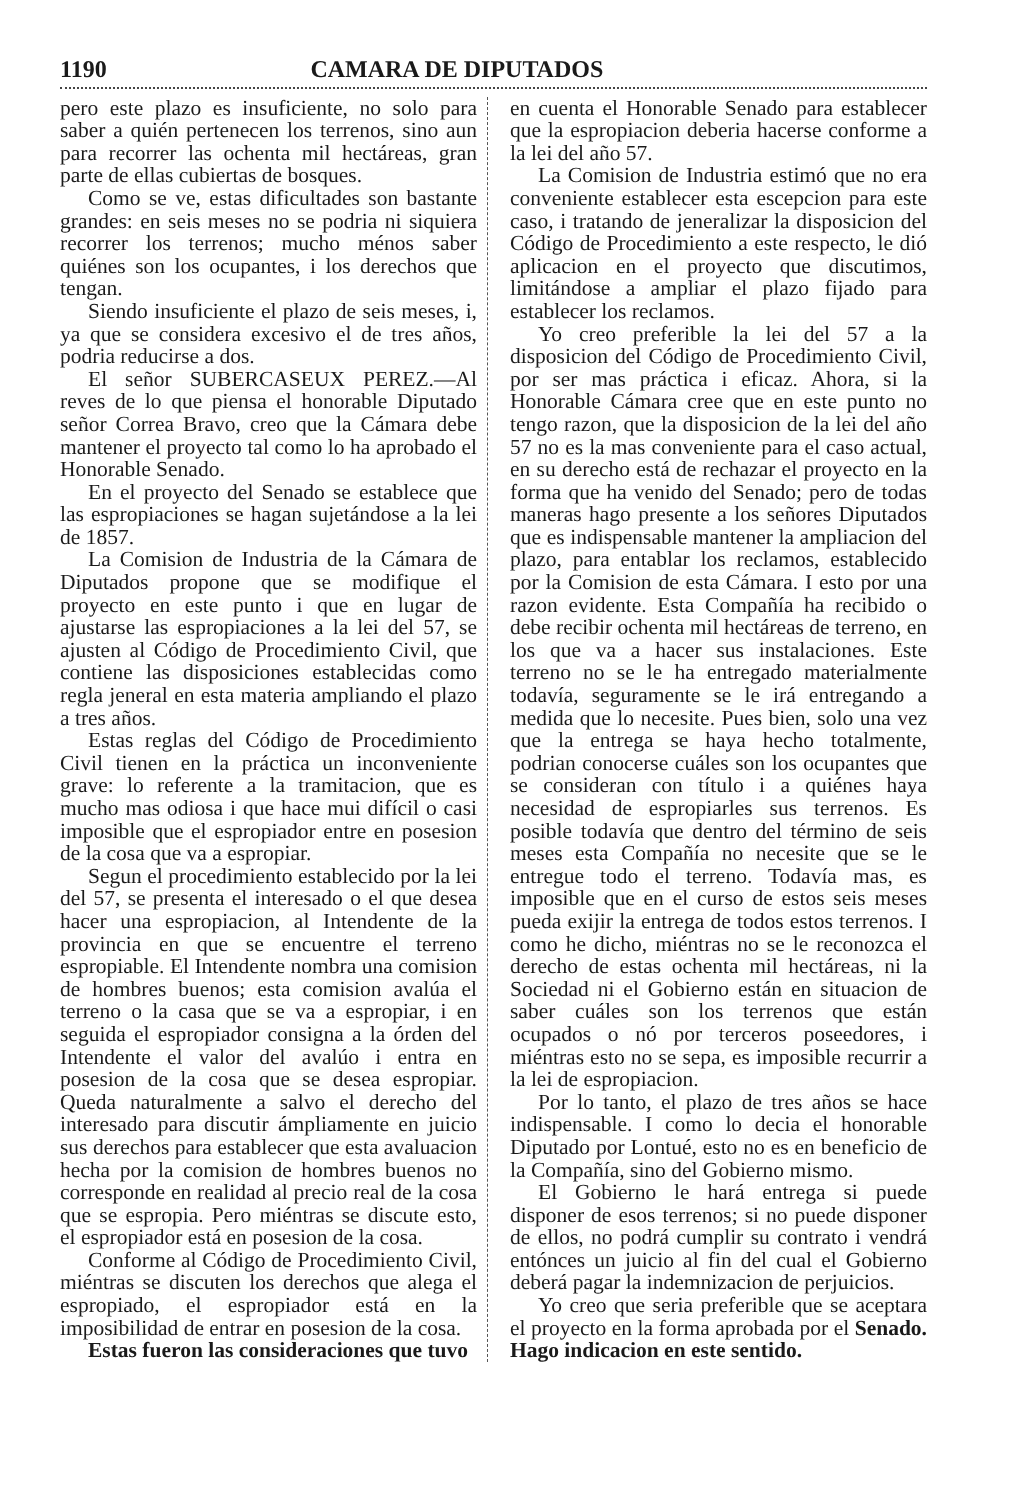1190 CAMARA DE DIPUTADOS
pero este plazo es insuficiente, no solo para saber a quién pertenecen los terrenos, sino aun para recorrer las ochenta mil hectáreas, gran parte de ellas cubiertas de bosques.
Como se ve, estas dificultades son bastante grandes: en seis meses no se podria ni siquiera recorrer los terrenos; mucho ménos saber quiénes son los ocupantes, i los derechos que tengan.
Siendo insuficiente el plazo de seis meses, i, ya que se considera excesivo el de tres años, podria reducirse a dos.
El señor SUBERCASEUX PEREZ.—Al reves de lo que piensa el honorable Diputado señor Correa Bravo, creo que la Cámara debe mantener el proyecto tal como lo ha aprobado el Honorable Senado.
En el proyecto del Senado se establece que las espropiaciones se hagan sujetándose a la lei de 1857.
La Comision de Industria de la Cámara de Diputados propone que se modifique el proyecto en este punto i que en lugar de ajustarse las espropiaciones a la lei del 57, se ajusten al Código de Procedimiento Civil, que contiene las disposiciones establecidas como regla jeneral en esta materia ampliando el plazo a tres años.
Estas reglas del Código de Procedimiento Civil tienen en la práctica un inconveniente grave: lo referente a la tramitacion, que es mucho mas odiosa i que hace mui difícil o casi imposible que el espropiador entre en posesion de la cosa que va a espropiar.
Segun el procedimiento establecido por la lei del 57, se presenta el interesado o el que desea hacer una espropiacion, al Intendente de la provincia en que se encuentre el terreno espropiable. El Intendente nombra una comision de hombres buenos; esta comision avalúa el terreno o la casa que se va a espropiar, i en seguida el espropiador consigna a la órden del Intendente el valor del avalúo i entra en posesion de la cosa que se desea espropiar. Queda naturalmente a salvo el derecho del interesado para discutir ámpliamente en juicio sus derechos para establecer que esta avaluacion hecha por la comision de hombres buenos no corresponde en realidad al precio real de la cosa que se espropia. Pero miéntras se discute esto, el espropiador está en posesion de la cosa.
Conforme al Código de Procedimiento Civil, miéntras se discuten los derechos que alega el espropiado, el espropiador está en la imposibilidad de entrar en posesion de la cosa.
Estas fueron las consideraciones que tuvo
en cuenta el Honorable Senado para establecer que la espropiacion deberia hacerse conforme a la lei del año 57.
La Comision de Industria estimó que no era conveniente establecer esta escepcion para este caso, i tratando de jeneralizar la disposicion del Código de Procedimiento a este respecto, le dió aplicacion en el proyecto que discutimos, limitándose a ampliar el plazo fijado para establecer los reclamos.
Yo creo preferible la lei del 57 a la disposicion del Código de Procedimiento Civil, por ser mas práctica i eficaz. Ahora, si la Honorable Cámara cree que en este punto no tengo razon, que la disposicion de la lei del año 57 no es la mas conveniente para el caso actual, en su derecho está de rechazar el proyecto en la forma que ha venido del Senado; pero de todas maneras hago presente a los señores Diputados que es indispensable mantener la ampliacion del plazo, para entablar los reclamos, establecido por la Comision de esta Cámara. I esto por una razon evidente. Esta Compañía ha recibido o debe recibir ochenta mil hectáreas de terreno, en los que va a hacer sus instalaciones. Este terreno no se le ha entregado materialmente todavía, seguramente se le irá entregando a medida que lo necesite. Pues bien, solo una vez que la entrega se haya hecho totalmente, podrian conocerse cuáles son los ocupantes que se consideran con título i a quiénes haya necesidad de espropiarles sus terrenos. Es posible todavía que dentro del término de seis meses esta Compañía no necesite que se le entregue todo el terreno. Todavía mas, es imposible que en el curso de estos seis meses pueda exijir la entrega de todos estos terrenos. I como he dicho, miéntras no se le reconozca el derecho de estas ochenta mil hectáreas, ni la Sociedad ni el Gobierno están en situacion de saber cuáles son los terrenos que están ocupados o nó por terceros poseedores, i miéntras esto no se sepa, es imposible recurrir a la lei de espropiacion.
Por lo tanto, el plazo de tres años se hace indispensable. I como lo decia el honorable Diputado por Lontué, esto no es en beneficio de la Compañía, sino del Gobierno mismo.
El Gobierno le hará entrega si puede disponer de esos terrenos; si no puede disponer de ellos, no podrá cumplir su contrato i vendrá entónces un juicio al fin del cual el Gobierno deberá pagar la indemnizacion de perjuicios.
Yo creo que seria preferible que se aceptara el proyecto en la forma aprobada por el Senado. Hago indicacion en este sentido.